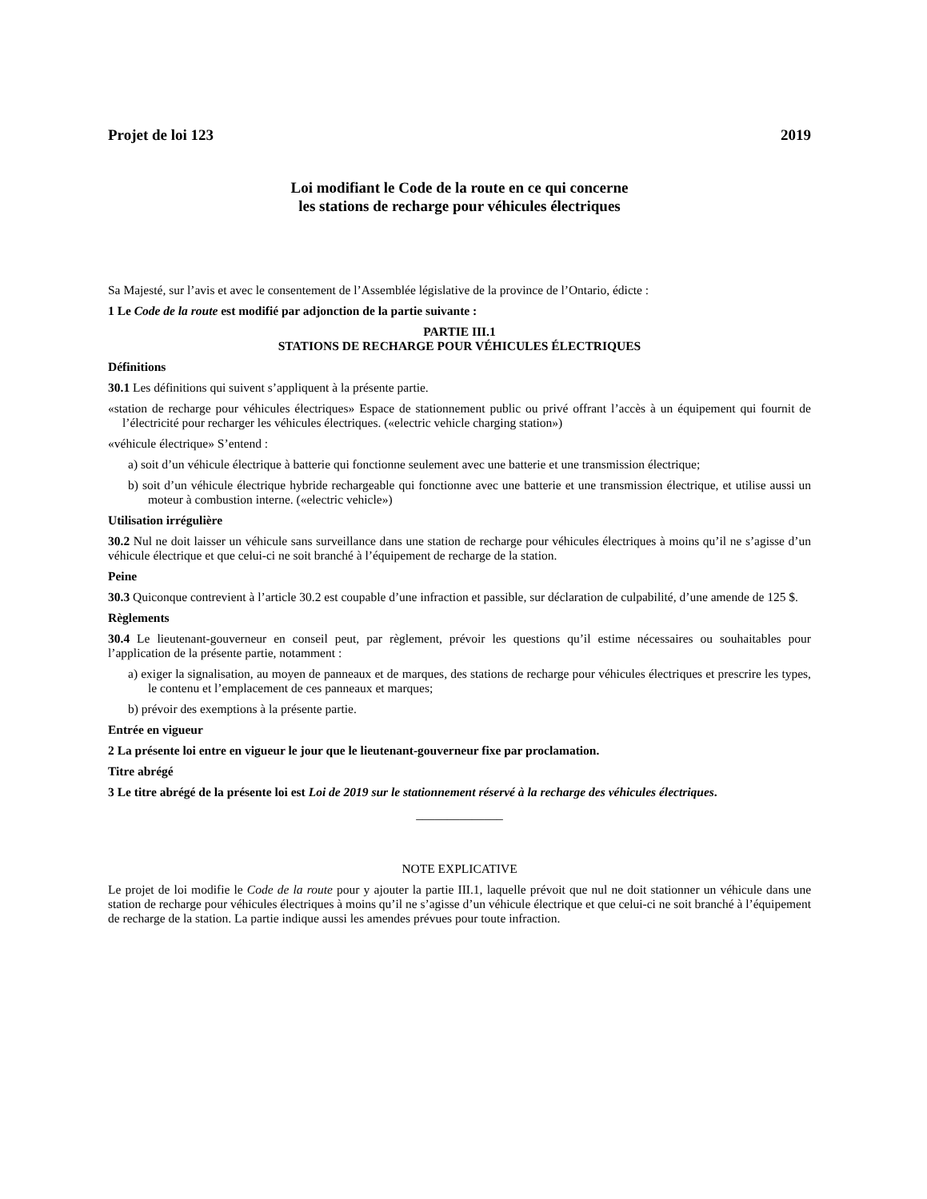Projet de loi 123 2019
Loi modifiant le Code de la route en ce qui concerne
les stations de recharge pour véhicules électriques
Sa Majesté, sur l’avis et avec le consentement de l’Assemblée législative de la province de l’Ontario, édicte :
1 Le Code de la route est modifié par adjonction de la partie suivante :
PARTIE III.1
STATIONS DE RECHARGE POUR VÉHICULES ÉLECTRIQUES
Définitions
30.1 Les définitions qui suivent s’appliquent à la présente partie.
«station de recharge pour véhicules électriques» Espace de stationnement public ou privé offrant l’accès à un équipement qui fournit de l’électricité pour recharger les véhicules électriques. («electric vehicle charging station»)
«véhicule électrique» S’entend :
a) soit d’un véhicule électrique à batterie qui fonctionne seulement avec une batterie et une transmission électrique;
b) soit d’un véhicule électrique hybride rechargeable qui fonctionne avec une batterie et une transmission électrique, et utilise aussi un moteur à combustion interne. («electric vehicle»)
Utilisation irrégulière
30.2 Nul ne doit laisser un véhicule sans surveillance dans une station de recharge pour véhicules électriques à moins qu’il ne s’agisse d’un véhicule électrique et que celui-ci ne soit branché à l’équipement de recharge de la station.
Peine
30.3 Quiconque contrevient à l’article 30.2 est coupable d’une infraction et passible, sur déclaration de culpabilité, d’une amende de 125 $.
Règlements
30.4 Le lieutenant-gouverneur en conseil peut, par règlement, prévoir les questions qu’il estime nécessaires ou souhaitables pour l’application de la présente partie, notamment :
a) exiger la signalisation, au moyen de panneaux et de marques, des stations de recharge pour véhicules électriques et prescrire les types, le contenu et l’emplacement de ces panneaux et marques;
b) prévoir des exemptions à la présente partie.
Entrée en vigueur
2 La présente loi entre en vigueur le jour que le lieutenant-gouverneur fixe par proclamation.
Titre abrégé
3 Le titre abrégé de la présente loi est Loi de 2019 sur le stationnement réservé à la recharge des véhicules électriques.
______________
NOTE EXPLICATIVE
Le projet de loi modifie le Code de la route pour y ajouter la partie III.1, laquelle prévoit que nul ne doit stationner un véhicule dans une station de recharge pour véhicules électriques à moins qu’il ne s’agisse d’un véhicule électrique et que celui-ci ne soit branché à l’équipement de recharge de la station. La partie indique aussi les amendes prévues pour toute infraction.